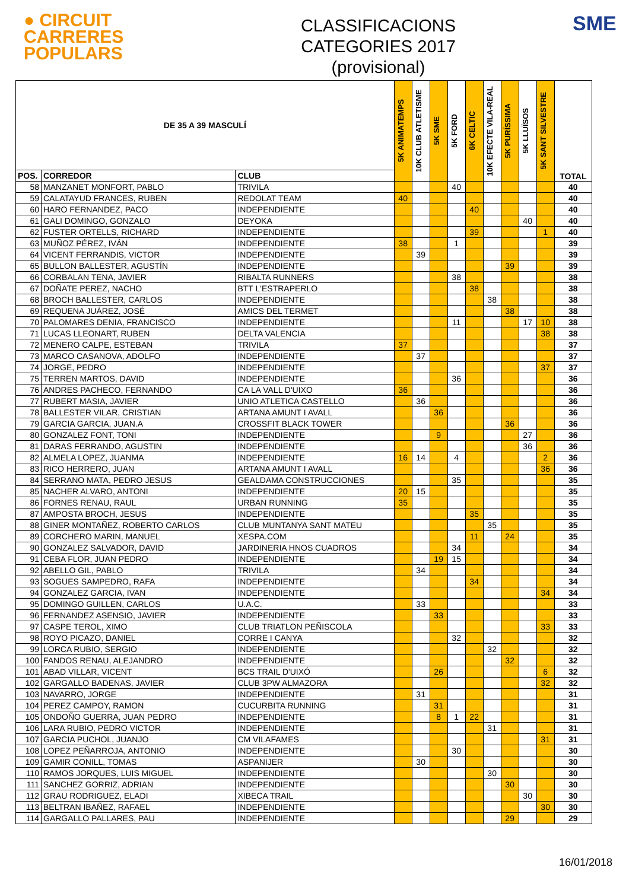● CIRCUIT
CARRERES
POPULARS
CLASSIFICACIONS
CATEGORIES 2017
(provisional)
SME
| DE 35 A 39 MASCULÍ | | | 5K ANIMATEMPS | 10K CLUB ATLETISME | 5K SME | 5K FORD | 6K CELTIC | 10K EFECTE VILA-REAL | 5K PURÍSSIMA | 5K LLUÏSOS | 5K SANT SILVESTRE | TOTAL |
| --- | --- | --- | --- | --- | --- | --- | --- | --- | --- | --- | --- | --- |
| POS. | CORREDOR | CLUB | | | | | | | | | | |
| 58 | MANZANET MONFORT, PABLO | TRIVILA | | | | 40 | | | | | | 40 |
| 59 | CALATAYUD FRANCES, RUBEN | REDOLAT TEAM | 40 | | | | | | | | | 40 |
| 60 | HARO FERNANDEZ, PACO | INDEPENDIENTE | | | | | 40 | | | | | 40 |
| 61 | GALI DOMINGO, GONZALO | DEYOKA | | | | | | | | 40 | | 40 |
| 62 | FUSTER ORTELLS, RICHARD | INDEPENDIENTE | | | | | 39 | | | | 1 | 40 |
| 63 | MUÑOZ PÉREZ, IVÁN | INDEPENDIENTE | 38 | | | 1 | | | | | | 39 |
| 64 | VICENT FERRANDIS, VICTOR | INDEPENDIENTE | | 39 | | | | | | | | 39 |
| 65 | BULLON BALLESTER, AGUSTÍN | INDEPENDIENTE | | | | | | | 39 | | | 39 |
| 66 | CORBALAN TENA, JAVIER | RIBALTA RUNNERS | | | | 38 | | | | | | 38 |
| 67 | DOÑATE PEREZ, NACHO | BTT L'ESTRAPERLO | | | | | 38 | | | | | 38 |
| 68 | BROCH BALLESTER, CARLOS | INDEPENDIENTE | | | | | | 38 | | | | 38 |
| 69 | REQUENA JUÁREZ, JOSÉ | AMICS DEL TERMET | | | | | | | 38 | | | 38 |
| 70 | PALOMARES DENIA, FRANCISCO | INDEPENDIENTE | | | | 11 | | | | 17 | 10 | 38 |
| 71 | LUCAS LLEONART, RUBEN | DELTA VALENCIA | | | | | | | | | 38 | 38 |
| 72 | MENERO CALPE, ESTEBAN | TRIVILA | 37 | | | | | | | | | 37 |
| 73 | MARCO CASANOVA, ADOLFO | INDEPENDIENTE | | 37 | | | | | | | | 37 |
| 74 | JORGE, PEDRO | INDEPENDIENTE | | | | | | | | | 37 | 37 |
| 75 | TERREN MARTOS, DAVID | INDEPENDIENTE | | | | 36 | | | | | | 36 |
| 76 | ANDRES PACHECO, FERNANDO | CA LA VALL D'UIXO | 36 | | | | | | | | | 36 |
| 77 | RUBERT MASIA, JAVIER | UNIO ATLETICA CASTELLO | | 36 | | | | | | | | 36 |
| 78 | BALLESTER VILAR, CRISTIAN | ARTANA AMUNT I AVALL | | | 36 | | | | | | | 36 |
| 79 | GARCIA GARCIA, JUAN.A | CROSSFIT BLACK TOWER | | | | | | | 36 | | | 36 |
| 80 | GONZALEZ FONT, TONI | INDEPENDIENTE | | | 9 | | | | | 27 | | 36 |
| 81 | DARAS FERRANDO, AGUSTIN | INDEPENDIENTE | | | | | | | | 36 | | 36 |
| 82 | ALMELA LOPEZ, JUANMA | INDEPENDIENTE | 16 | 14 | | 4 | | | | | 2 | 36 |
| 83 | RICO HERRERO, JUAN | ARTANA AMUNT I AVALL | | | | | | | | | 36 | 36 |
| 84 | SERRANO MATA, PEDRO JESUS | GEALDAMA CONSTRUCCIONES | | | | 35 | | | | | | 35 |
| 85 | NACHER ALVARO, ANTONI | INDEPENDIENTE | 20 | 15 | | | | | | | | 35 |
| 86 | FORNES RENAU, RAUL | URBAN RUNNING | 35 | | | | | | | | | 35 |
| 87 | AMPOSTA BROCH, JESUS | INDEPENDIENTE | | | | | 35 | | | | | 35 |
| 88 | GINER MONTAÑEZ, ROBERTO CARLOS | CLUB MUNTANYA SANT MATEU | | | | | | 35 | | | | 35 |
| 89 | CORCHERO MARIN, MANUEL | XESPA.COM | | | | | 11 | | 24 | | | 35 |
| 90 | GONZALEZ SALVADOR, DAVID | JARDINERIA HNOS CUADROS | | | | 34 | | | | | | 34 |
| 91 | CEBA FLOR, JUAN PEDRO | INDEPENDIENTE | | | 19 | 15 | | | | | | 34 |
| 92 | ABELLO GIL, PABLO | TRIVILA | | 34 | | | | | | | | 34 |
| 93 | SOGUES SAMPEDRO, RAFA | INDEPENDIENTE | | | | | 34 | | | | | 34 |
| 94 | GONZALEZ GARCIA, IVAN | INDEPENDIENTE | | | | | | | | | 34 | 34 |
| 95 | DOMINGO GUILLEN, CARLOS | U.A.C. | | 33 | | | | | | | | 33 |
| 96 | FERNANDEZ ASENSIO, JAVIER | INDEPENDIENTE | | | 33 | | | | | | | 33 |
| 97 | CASPE TEROL, XIMO | CLUB TRIATLON PEÑISCOLA | | | | | | | | | 33 | 33 |
| 98 | ROYO PICAZO, DANIEL | CORRE I CANYA | | | | 32 | | | | | | 32 |
| 99 | LORCA RUBIO, SERGIO | INDEPENDIENTE | | | | | | 32 | | | | 32 |
| 100 | FANDOS RENAU, ALEJANDRO | INDEPENDIENTE | | | | | | | 32 | | | 32 |
| 101 | ABAD VILLAR, VICENT | BCS TRAIL D'UIXÓ | | | 26 | | | | | | 6 | 32 |
| 102 | GARGALLO BADENAS, JAVIER | CLUB 3PW ALMAZORA | | | | | | | | | 32 | 32 |
| 103 | NAVARRO, JORGE | INDEPENDIENTE | | 31 | | | | | | | | 31 |
| 104 | PEREZ CAMPOY, RAMON | CUCURBITA RUNNING | | | 31 | | | | | | | 31 |
| 105 | ONDOÑO GUERRA, JUAN PEDRO | INDEPENDIENTE | | | 8 | 1 | 22 | | | | | 31 |
| 106 | LARA RUBIO, PEDRO VICTOR | INDEPENDIENTE | | | | | | 31 | | | | 31 |
| 107 | GARCIA PUCHOL, JUANJO | CM VILAFAMES | | | | | | | | | 31 | 31 |
| 108 | LOPEZ PEÑARROJA, ANTONIO | INDEPENDIENTE | | | | 30 | | | | | | 30 |
| 109 | GAMIR CONILL, TOMAS | ASPANIJER | | 30 | | | | | | | | 30 |
| 110 | RAMOS JORQUES, LUIS MIGUEL | INDEPENDIENTE | | | | | | 30 | | | | 30 |
| 111 | SANCHEZ GORRIZ, ADRIAN | INDEPENDIENTE | | | | | | | 30 | | | 30 |
| 112 | GRAU RODRIGUEZ, ELADI | XIBECA TRAIL | | | | | | | | 30 | | 30 |
| 113 | BELTRAN IBAÑEZ, RAFAEL | INDEPENDIENTE | | | | | | | | | 30 | 30 |
| 114 | GARGALLO PALLARES, PAU | INDEPENDIENTE | | | | | | | 29 | | | 29 |
16/01/2018